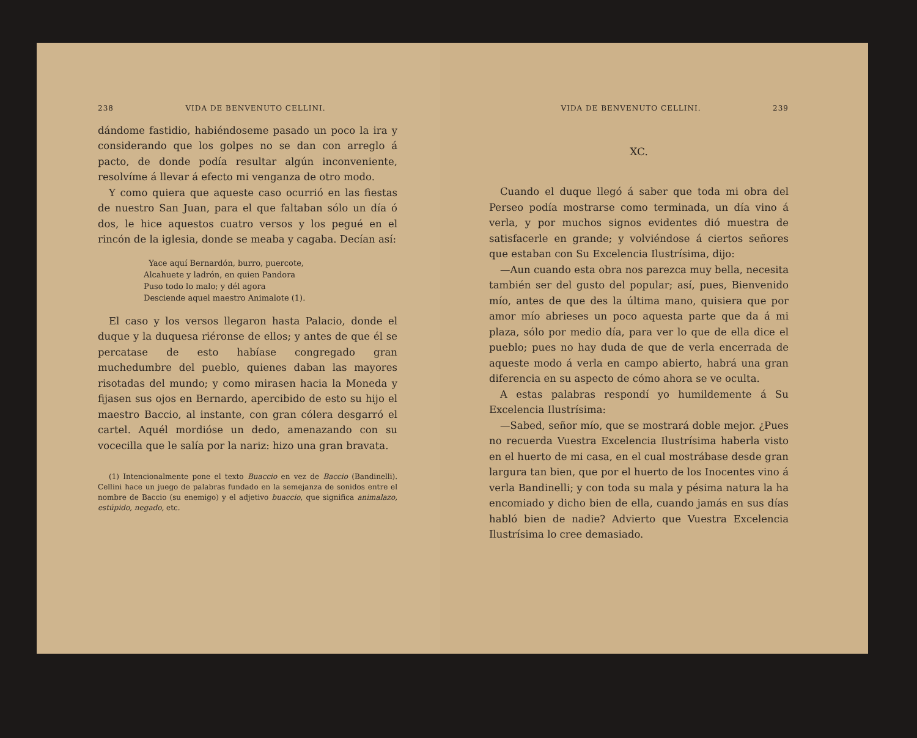238 VIDA DE BENVENUTO CELLINI.
dándome fastidio, habiéndoseme pasado un poco la ira y considerando que los golpes no se dan con arreglo á pacto, de donde podía resultar algún inconveniente, resolvíme á llevar á efecto mi venganza de otro modo.
Y como quiera que aqueste caso ocurrió en las fiestas de nuestro San Juan, para el que faltaban sólo un día ó dos, le hice aquestos cuatro versos y los pegué en el rincón de la iglesia, donde se meaba y cagaba. Decían así:
Yace aquí Bernardón, burro, puercote,
Alcahuete y ladrón, en quien Pandora
Puso todo lo malo; y dél agora
Desciende aquel maestro Animalote (1).
El caso y los versos llegaron hasta Palacio, donde el duque y la duquesa riéronse de ellos; y antes de que él se percatase de esto habíase congregado gran muchedumbre del pueblo, quienes daban las mayores risotadas del mundo; y como mirasen hacia la Moneda y fijasen sus ojos en Bernardo, apercibido de esto su hijo el maestro Baccio, al instante, con gran cólera desgarró el cartel. Aquél mordióse un dedo, amenazando con su vocecilla que le salía por la nariz: hizo una gran bravata.
(1) Intencionalmente pone el texto Buaccio en vez de Baccio (Bandinelli). Cellini hace un juego de palabras fundado en la semejanza de sonidos entre el nombre de Baccio (su enemigo) y el adjetivo buaccio, que significa animalazo, estúpido, negado, etc.
VIDA DE BENVENUTO CELLINI. 239
XC.
Cuando el duque llegó á saber que toda mi obra del Perseo podía mostrarse como terminada, un día vino á verla, y por muchos signos evidentes dió muestra de satisfacerle en grande; y volviéndose á ciertos señores que estaban con Su Excelencia Ilustrísima, dijo:
—Aun cuando esta obra nos parezca muy bella, necesita también ser del gusto del popular; así, pues, Bienvenido mío, antes de que des la última mano, quisiera que por amor mío abrieses un poco aquesta parte que da á mi plaza, sólo por medio día, para ver lo que de ella dice el pueblo; pues no hay duda de que de verla encerrada de aqueste modo á verla en campo abierto, habrá una gran diferencia en su aspecto de cómo ahora se ve oculta.
A estas palabras respondí yo humildemente á Su Excelencia Ilustrísima:
—Sabed, señor mío, que se mostrará doble mejor. ¿Pues no recuerda Vuestra Excelencia Ilustrísima haberla visto en el huerto de mi casa, en el cual mostrábase desde gran largura tan bien, que por el huerto de los Inocentes vino á verla Bandinelli; y con toda su mala y pésima natura la ha encomiado y dicho bien de ella, cuando jamás en sus días habló bien de nadie? Advierto que Vuestra Excelencia Ilustrísima lo cree demasiado.